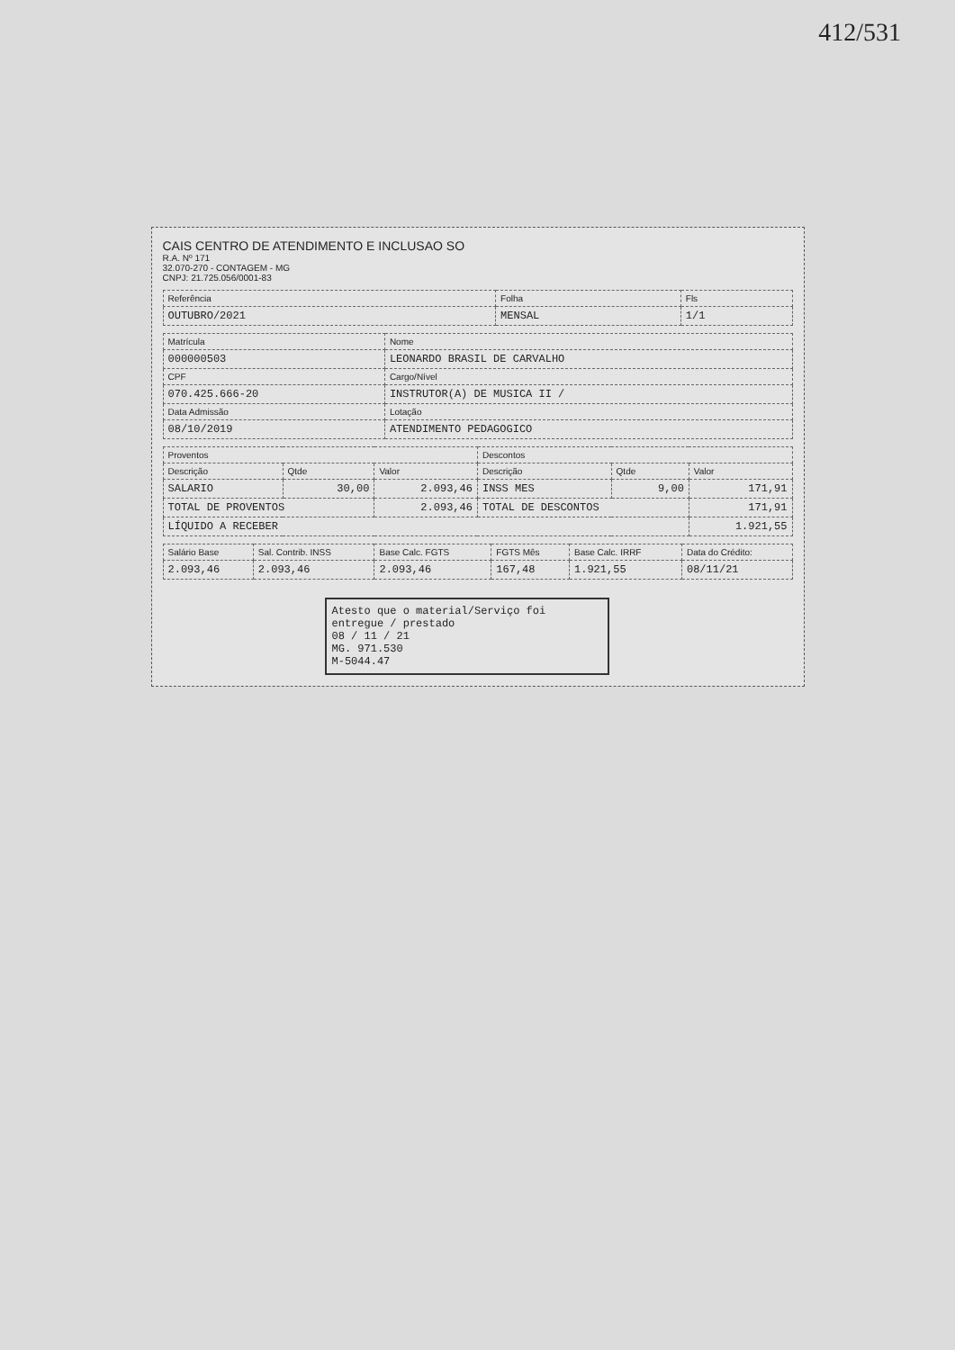412/531
CAIS CENTRO DE ATENDIMENTO E INCLUSAO SO
R.A. Nº 171
32.070-270 - CONTAGEM - MG
CNPJ: 21.725.056/0001-83
| Referência | Folha | Fls |
| --- | --- | --- |
| OUTUBRO/2021 | MENSAL | 1/1 |
| Matrícula | Nome |
| --- | --- |
| 000000503 | LEONARDO BRASIL DE CARVALHO |
| CPF | Cargo/Nível |
| 070.425.666-20 | INSTRUTOR(A) DE MUSICA II / |
| Data Admissão | Lotação |
| 08/10/2019 | ATENDIMENTO PEDAGOGICO |
| Proventos | | | Descontos | | |
| --- | --- | --- | --- | --- | --- |
| Descrição | Qtde | Valor | Descrição | Qtde | Valor |
| SALARIO | 30,00 | 2.093,46 | INSS MES | 9,00 | 171,91 |
| TOTAL DE PROVENTOS | | 2.093,46 | TOTAL DE DESCONTOS | | 171,91 |
| LÍQUIDO A RECEBER | | | | | 1.921,55 |
| Salário Base | Sal. Contrib. INSS | Base Calc. FGTS | FGTS Mês | Base Calc. IRRF | Data do Crédito: |
| --- | --- | --- | --- | --- | --- |
| 2.093,46 | 2.093,46 | 2.093,46 | 167,48 | 1.921,55 | 08/11/21 |
Atesto que o material/Serviço foi entregue / prestado
08 / 11 / 21
MG. 971.530
M-5044.47